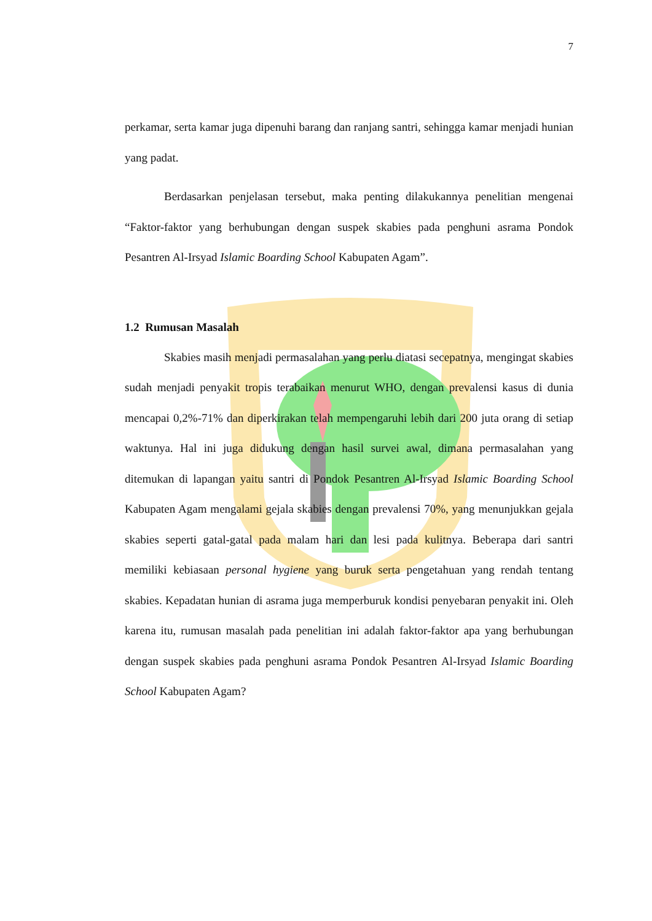7
perkamar, serta kamar juga dipenuhi barang dan ranjang santri, sehingga kamar menjadi hunian yang padat.
Berdasarkan penjelasan tersebut, maka penting dilakukannya penelitian mengenai “Faktor-faktor yang berhubungan dengan suspek skabies pada penghuni asrama Pondok Pesantren Al-Irsyad Islamic Boarding School Kabupaten Agam”.
1.2 Rumusan Masalah
Skabies masih menjadi permasalahan yang perlu diatasi secepatnya, mengingat skabies sudah menjadi penyakit tropis terabaikan menurut WHO, dengan prevalensi kasus di dunia mencapai 0,2%-71% dan diperkirakan telah mempengaruhi lebih dari 200 juta orang di setiap waktunya. Hal ini juga didukung dengan hasil survei awal, dimana permasalahan yang ditemukan di lapangan yaitu santri di Pondok Pesantren Al-Irsyad Islamic Boarding School Kabupaten Agam mengalami gejala skabies dengan prevalensi 70%, yang menunjukkan gejala skabies seperti gatal-gatal pada malam hari dan lesi pada kulitnya. Beberapa dari santri memiliki kebiasaan personal hygiene yang buruk serta pengetahuan yang rendah tentang skabies. Kepadatan hunian di asrama juga memperburuk kondisi penyebaran penyakit ini. Oleh karena itu, rumusan masalah pada penelitian ini adalah faktor-faktor apa yang berhubungan dengan suspek skabies pada penghuni asrama Pondok Pesantren Al-Irsyad Islamic Boarding School Kabupaten Agam?